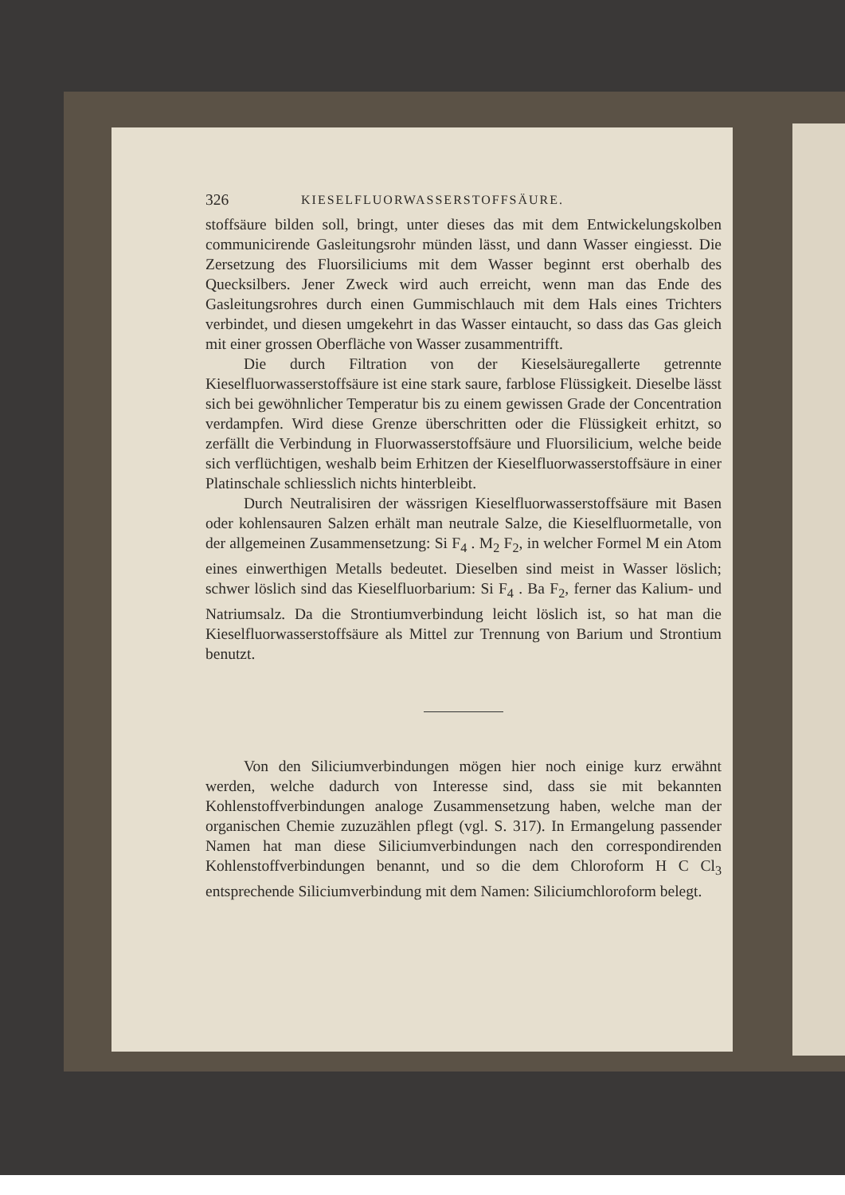326 KIESELFLUORWASSERSTOFFSÄURE.
stoffsäure bilden soll, bringt, unter dieses das mit dem Entwickelungskolben communicirende Gasleitungsrohr münden lässt, und dann Wasser eingiesst. Die Zersetzung des Fluorsiliciums mit dem Wasser beginnt erst oberhalb des Quecksilbers. Jener Zweck wird auch erreicht, wenn man das Ende des Gasleitungsrohres durch einen Gummischlauch mit dem Hals eines Trichters verbindet, und diesen umgekehrt in das Wasser eintaucht, so dass das Gas gleich mit einer grossen Oberfläche von Wasser zusammentrifft.
Die durch Filtration von der Kieselsäuregallerte getrennte Kieselfluorwasserstoffsäure ist eine stark saure, farblose Flüssigkeit. Dieselbe lässt sich bei gewöhnlicher Temperatur bis zu einem gewissen Grade der Concentration verdampfen. Wird diese Grenze überschritten oder die Flüssigkeit erhitzt, so zerfällt die Verbindung in Fluorwasserstoffsäure und Fluorsilicium, welche beide sich verflüchtigen, weshalb beim Erhitzen der Kieselfluorwasserstoffsäure in einer Platinschale schliesslich nichts hinterbleibt.
Durch Neutralisiren der wässrigen Kieselfluorwasserstoffsäure mit Basen oder kohlensauren Salzen erhält man neutrale Salze, die Kieselfluormetalle, von der allgemeinen Zusammensetzung: Si F<sub>4</sub> . M<sub>2</sub> F<sub>2</sub>, in welcher Formel M ein Atom eines einwerthigen Metalls bedeutet. Dieselben sind meist in Wasser löslich; schwer löslich sind das Kieselfluorbarium: Si F<sub>4</sub> . Ba F<sub>2</sub>, ferner das Kalium- und Natriumsalz. Da die Strontiumverbindung leicht löslich ist, so hat man die Kieselfluorwasserstoffsäure als Mittel zur Trennung von Barium und Strontium benutzt.
Von den Siliciumverbindungen mögen hier noch einige kurz erwähnt werden, welche dadurch von Interesse sind, dass sie mit bekannten Kohlenstoffverbindungen analoge Zusammensetzung haben, welche man der organischen Chemie zuzuzählen pflegt (vgl. S. 317). In Ermangelung passender Namen hat man diese Siliciumverbindungen nach den correspondirenden Kohlenstoffverbindungen benannt, und so die dem Chloroform H C Cl<sub>3</sub> entsprechende Siliciumverbindung mit dem Namen: Siliciumchloroform belegt.